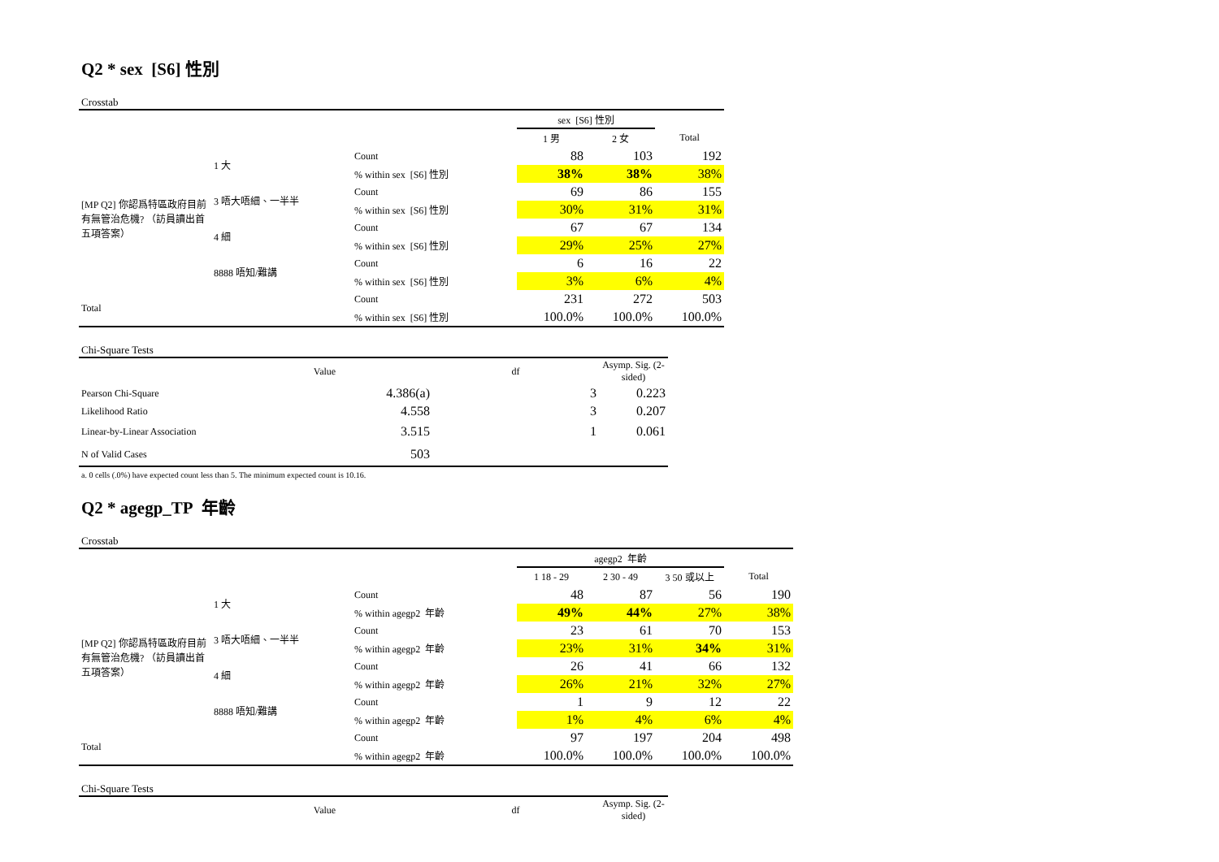Q2 * sex [S6] 性別
Crosstab
| | | | sex [S6] 性別 | | |
| --- | --- | --- | --- | --- | --- |
| | | | 1 男 | 2 女 | Total |
| [MP Q2] 你認爲特區政府目前有無管治危機? （訪員讀出首五項答案） | 1 大 | Count | 88 | 103 | 192 |
| | | % within sex [S6] 性別 | 38% | 38% | 38% |
| | 3 唔大唔細、一半半 | Count | 69 | 86 | 155 |
| | | % within sex [S6] 性別 | 30% | 31% | 31% |
| | 4 細 | Count | 67 | 67 | 134 |
| | | % within sex [S6] 性別 | 29% | 25% | 27% |
| | 8888 唔知/難講 | Count | 6 | 16 | 22 |
| | | % within sex [S6] 性別 | 3% | 6% | 4% |
| Total | | Count | 231 | 272 | 503 |
| | | % within sex [S6] 性別 | 100.0% | 100.0% | 100.0% |
Chi-Square Tests
| | Value | df | Asymp. Sig. (2-sided) |
| --- | --- | --- | --- |
| Pearson Chi-Square | 4.386(a) | 3 | 0.223 |
| Likelihood Ratio | 4.558 | 3 | 0.207 |
| Linear-by-Linear Association | 3.515 | 1 | 0.061 |
| N of Valid Cases | 503 | | |
a. 0 cells (.0%) have expected count less than 5. The minimum expected count is 10.16.
Q2 * agegp_TP 年齡
Crosstab
| | | | agegp2 年齡 | | | |
| --- | --- | --- | --- | --- | --- | --- |
| | | | 1 18 - 29 | 2 30 - 49 | 3 50 或以上 | Total |
| [MP Q2] 你認爲特區政府目前有無管治危機? （訪員讀出首五項答案） | 1 大 | Count | 48 | 87 | 56 | 190 |
| | | % within agegp2 年齡 | 49% | 44% | 27% | 38% |
| | 3 唔大唔細、一半半 | Count | 23 | 61 | 70 | 153 |
| | | % within agegp2 年齡 | 23% | 31% | 34% | 31% |
| | 4 細 | Count | 26 | 41 | 66 | 132 |
| | | % within agegp2 年齡 | 26% | 21% | 32% | 27% |
| | 8888 唔知/難講 | Count | 1 | 9 | 12 | 22 |
| | | % within agegp2 年齡 | 1% | 4% | 6% | 4% |
| Total | | Count | 97 | 197 | 204 | 498 |
| | | % within agegp2 年齡 | 100.0% | 100.0% | 100.0% | 100.0% |
Chi-Square Tests
| | Value | df | Asymp. Sig. (2-sided) |
| --- | --- | --- | --- |